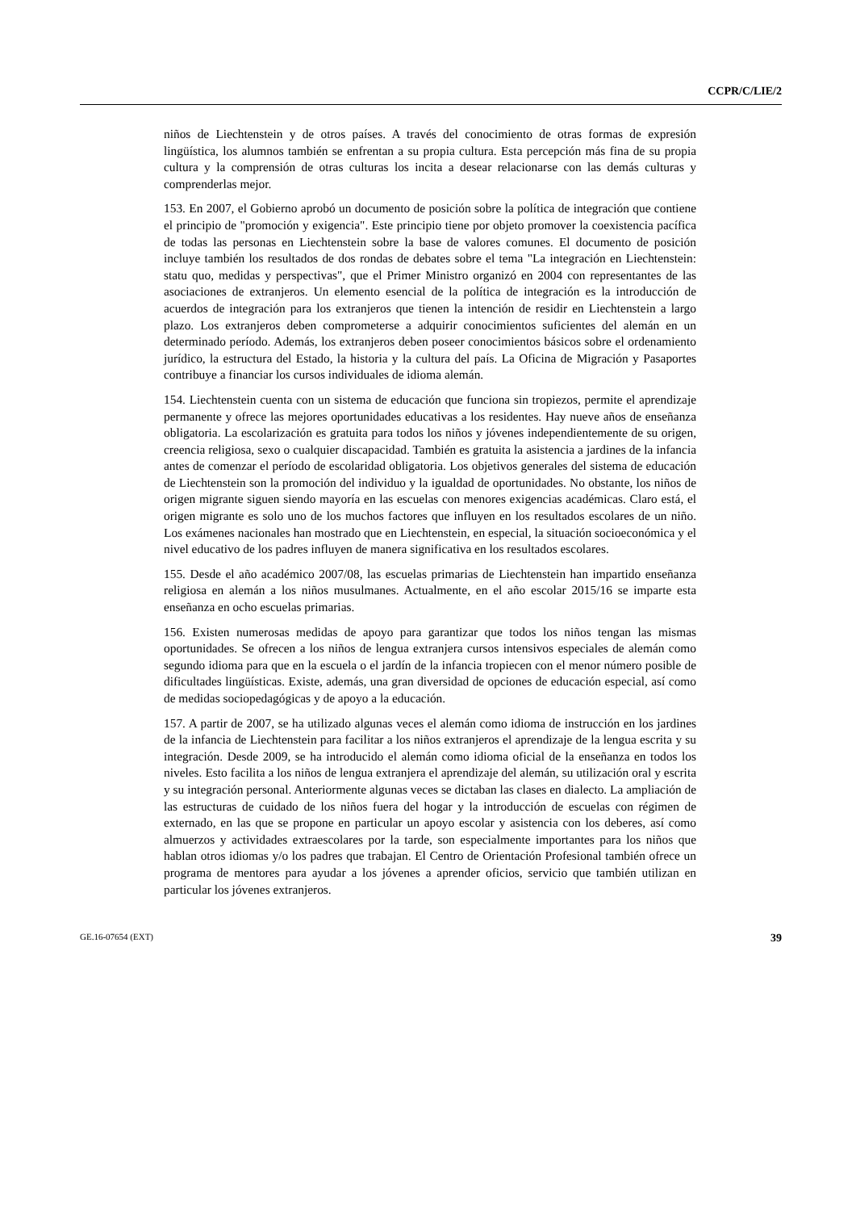CCPR/C/LIE/2
niños de Liechtenstein y de otros países. A través del conocimiento de otras formas de expresión lingüística, los alumnos también se enfrentan a su propia cultura. Esta percepción más fina de su propia cultura y la comprensión de otras culturas los incita a desear relacionarse con las demás culturas y comprenderlas mejor.
153. En 2007, el Gobierno aprobó un documento de posición sobre la política de integración que contiene el principio de "promoción y exigencia". Este principio tiene por objeto promover la coexistencia pacífica de todas las personas en Liechtenstein sobre la base de valores comunes. El documento de posición incluye también los resultados de dos rondas de debates sobre el tema "La integración en Liechtenstein: statu quo, medidas y perspectivas", que el Primer Ministro organizó en 2004 con representantes de las asociaciones de extranjeros. Un elemento esencial de la política de integración es la introducción de acuerdos de integración para los extranjeros que tienen la intención de residir en Liechtenstein a largo plazo. Los extranjeros deben comprometerse a adquirir conocimientos suficientes del alemán en un determinado período. Además, los extranjeros deben poseer conocimientos básicos sobre el ordenamiento jurídico, la estructura del Estado, la historia y la cultura del país. La Oficina de Migración y Pasaportes contribuye a financiar los cursos individuales de idioma alemán.
154. Liechtenstein cuenta con un sistema de educación que funciona sin tropiezos, permite el aprendizaje permanente y ofrece las mejores oportunidades educativas a los residentes. Hay nueve años de enseñanza obligatoria. La escolarización es gratuita para todos los niños y jóvenes independientemente de su origen, creencia religiosa, sexo o cualquier discapacidad. También es gratuita la asistencia a jardines de la infancia antes de comenzar el período de escolaridad obligatoria. Los objetivos generales del sistema de educación de Liechtenstein son la promoción del individuo y la igualdad de oportunidades. No obstante, los niños de origen migrante siguen siendo mayoría en las escuelas con menores exigencias académicas. Claro está, el origen migrante es solo uno de los muchos factores que influyen en los resultados escolares de un niño. Los exámenes nacionales han mostrado que en Liechtenstein, en especial, la situación socioeconómica y el nivel educativo de los padres influyen de manera significativa en los resultados escolares.
155. Desde el año académico 2007/08, las escuelas primarias de Liechtenstein han impartido enseñanza religiosa en alemán a los niños musulmanes. Actualmente, en el año escolar 2015/16 se imparte esta enseñanza en ocho escuelas primarias.
156. Existen numerosas medidas de apoyo para garantizar que todos los niños tengan las mismas oportunidades. Se ofrecen a los niños de lengua extranjera cursos intensivos especiales de alemán como segundo idioma para que en la escuela o el jardín de la infancia tropiecen con el menor número posible de dificultades lingüísticas. Existe, además, una gran diversidad de opciones de educación especial, así como de medidas sociopedagógicas y de apoyo a la educación.
157. A partir de 2007, se ha utilizado algunas veces el alemán como idioma de instrucción en los jardines de la infancia de Liechtenstein para facilitar a los niños extranjeros el aprendizaje de la lengua escrita y su integración. Desde 2009, se ha introducido el alemán como idioma oficial de la enseñanza en todos los niveles. Esto facilita a los niños de lengua extranjera el aprendizaje del alemán, su utilización oral y escrita y su integración personal. Anteriormente algunas veces se dictaban las clases en dialecto. La ampliación de las estructuras de cuidado de los niños fuera del hogar y la introducción de escuelas con régimen de externado, en las que se propone en particular un apoyo escolar y asistencia con los deberes, así como almuerzos y actividades extraescolares por la tarde, son especialmente importantes para los niños que hablan otros idiomas y/o los padres que trabajan. El Centro de Orientación Profesional también ofrece un programa de mentores para ayudar a los jóvenes a aprender oficios, servicio que también utilizan en particular los jóvenes extranjeros.
GE.16-07654 (EXT) 39